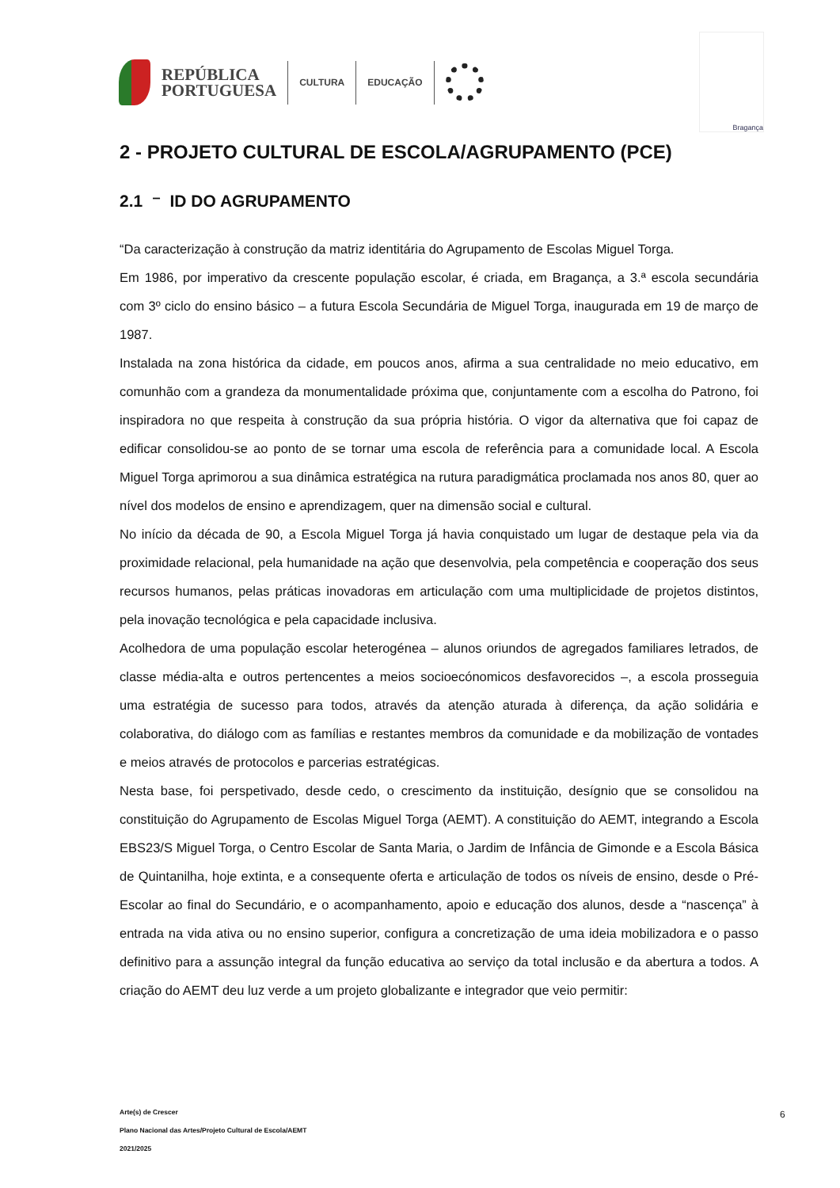REPÚBLICA
PORTUGUESA
CULTURA EDUCAÇÃO
Bragança
2 - PROJETO CULTURAL DE ESCOLA/AGRUPAMENTO (PCE)
2.1 ⁻ ID DO AGRUPAMENTO
“Da caracterização à construção da matriz identitária do Agrupamento de Escolas Miguel Torga.
Em 1986, por imperativo da crescente população escolar, é criada, em Bragança, a 3.ª escola secundária com 3º ciclo do ensino básico – a futura Escola Secundária de Miguel Torga, inaugurada em 19 de março de 1987.
Instalada na zona histórica da cidade, em poucos anos, afirma a sua centralidade no meio educativo, em comunhão com a grandeza da monumentalidade próxima que, conjuntamente com a escolha do Patrono, foi inspiradora no que respeita à construção da sua própria história. O vigor da alternativa que foi capaz de edificar consolidou-se ao ponto de se tornar uma escola de referência para a comunidade local. A Escola Miguel Torga aprimorou a sua dinâmica estratégica na rutura paradigmática proclamada nos anos 80, quer ao nível dos modelos de ensino e aprendizagem, quer na dimensão social e cultural.
No início da década de 90, a Escola Miguel Torga já havia conquistado um lugar de destaque pela via da proximidade relacional, pela humanidade na ação que desenvolvia, pela competência e cooperação dos seus recursos humanos, pelas práticas inovadoras em articulação com uma multiplicidade de projetos distintos, pela inovação tecnológica e pela capacidade inclusiva.
Acolhedora de uma população escolar heterogénea – alunos oriundos de agregados familiares letrados, de classe média-alta e outros pertencentes a meios socioecónomicos desfavorecidos –, a escola prosseguia uma estratégia de sucesso para todos, através da atenção aturada à diferença, da ação solidária e colaborativa, do diálogo com as famílias e restantes membros da comunidade e da mobilização de vontades e meios através de protocolos e parcerias estratégicas.
Nesta base, foi perspetivado, desde cedo, o crescimento da instituição, desígnio que se consolidou na constituição do Agrupamento de Escolas Miguel Torga (AEMT). A constituição do AEMT, integrando a Escola EBS23/S Miguel Torga, o Centro Escolar de Santa Maria, o Jardim de Infância de Gimonde e a Escola Básica de Quintanilha, hoje extinta, e a consequente oferta e articulação de todos os níveis de ensino, desde o Pré-Escolar ao final do Secundário, e o acompanhamento, apoio e educação dos alunos, desde a “nascença” à entrada na vida ativa ou no ensino superior, configura a concretização de uma ideia mobilizadora e o passo definitivo para a assunção integral da função educativa ao serviço da total inclusão e da abertura a todos. A criação do AEMT deu luz verde a um projeto globalizante e integrador que veio permitir:
Arte(s) de Crescer
Plano Nacional das Artes/Projeto Cultural de Escola/AEMT
2021/2025
6